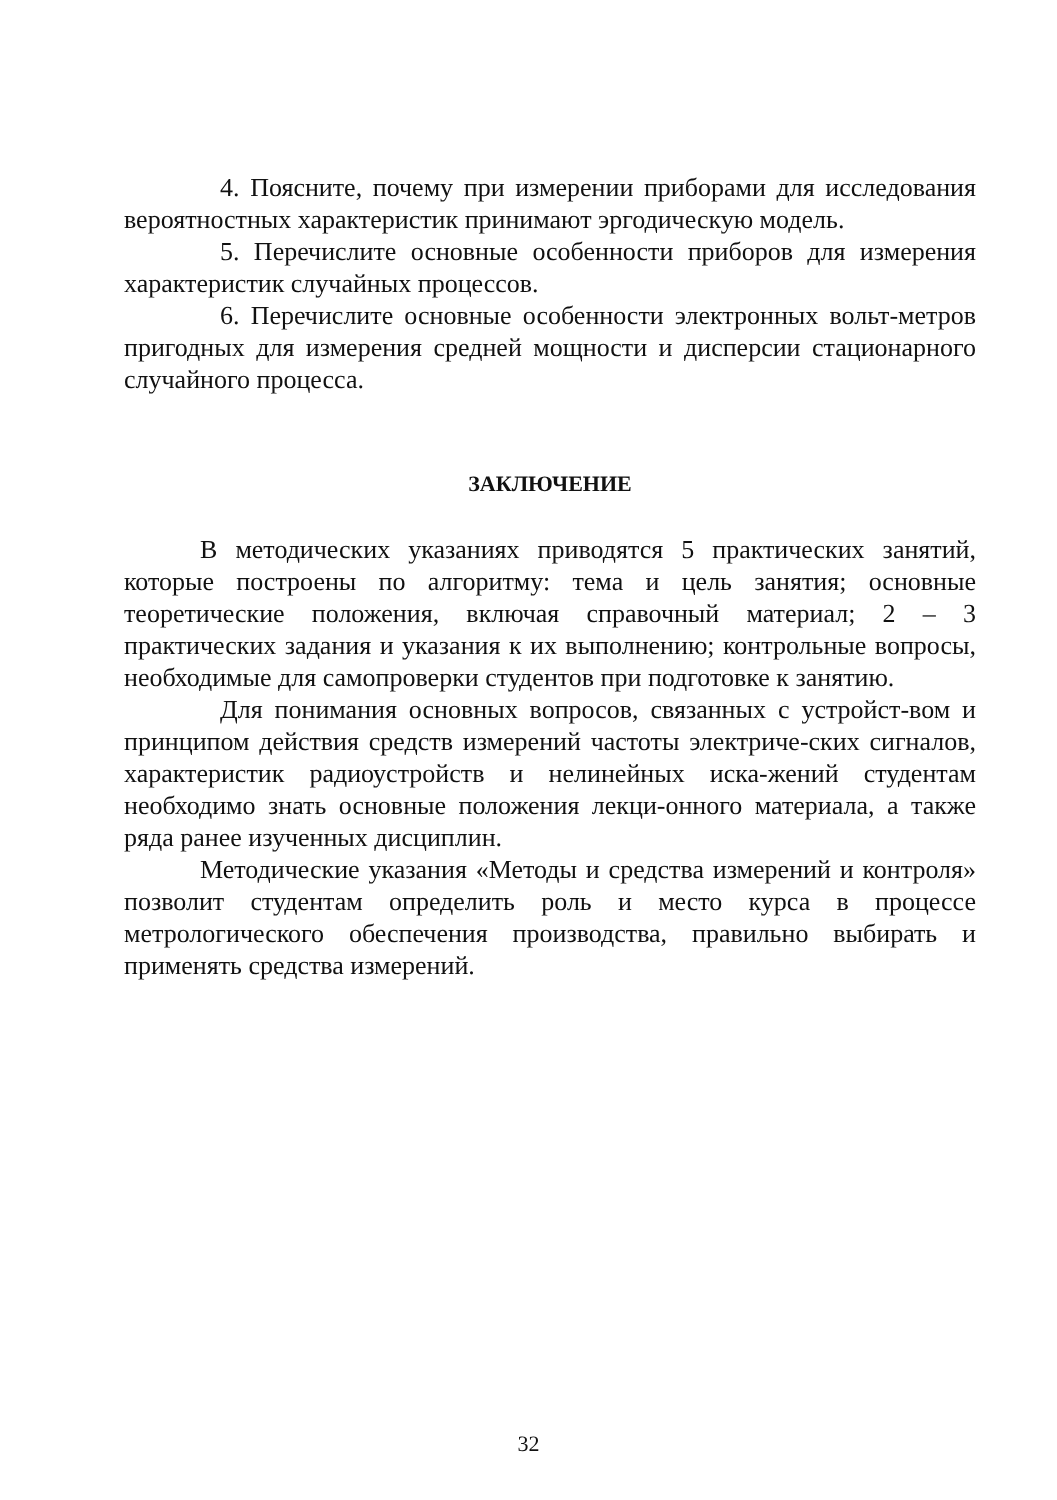4. Поясните, почему при измерении приборами для исследования вероятностных характеристик принимают эргодическую модель.
5. Перечислите основные особенности приборов для измерения характеристик случайных процессов.
6. Перечислите основные особенности электронных вольт-метров пригодных для измерения средней мощности и дисперсии стационарного случайного процесса.
ЗАКЛЮЧЕНИЕ
В методических указаниях приводятся 5 практических занятий, которые построены по алгоритму: тема и цель занятия; основные теоретические положения, включая справочный материал; 2 – 3 практических задания и указания к их выполнению; контрольные вопросы, необходимые для самопроверки студентов при подготовке к занятию.
Для понимания основных вопросов, связанных с устройст-вом и принципом действия средств измерений частоты электриче-ских сигналов, характеристик радиоустройств и нелинейных иска-жений студентам необходимо знать основные положения лекци-онного материала, а также ряда ранее изученных дисциплин.
Методические указания «Методы и средства измерений и контроля» позволит студентам определить роль и место курса в процессе метрологического обеспечения производства, правильно выбирать и применять средства измерений.
32